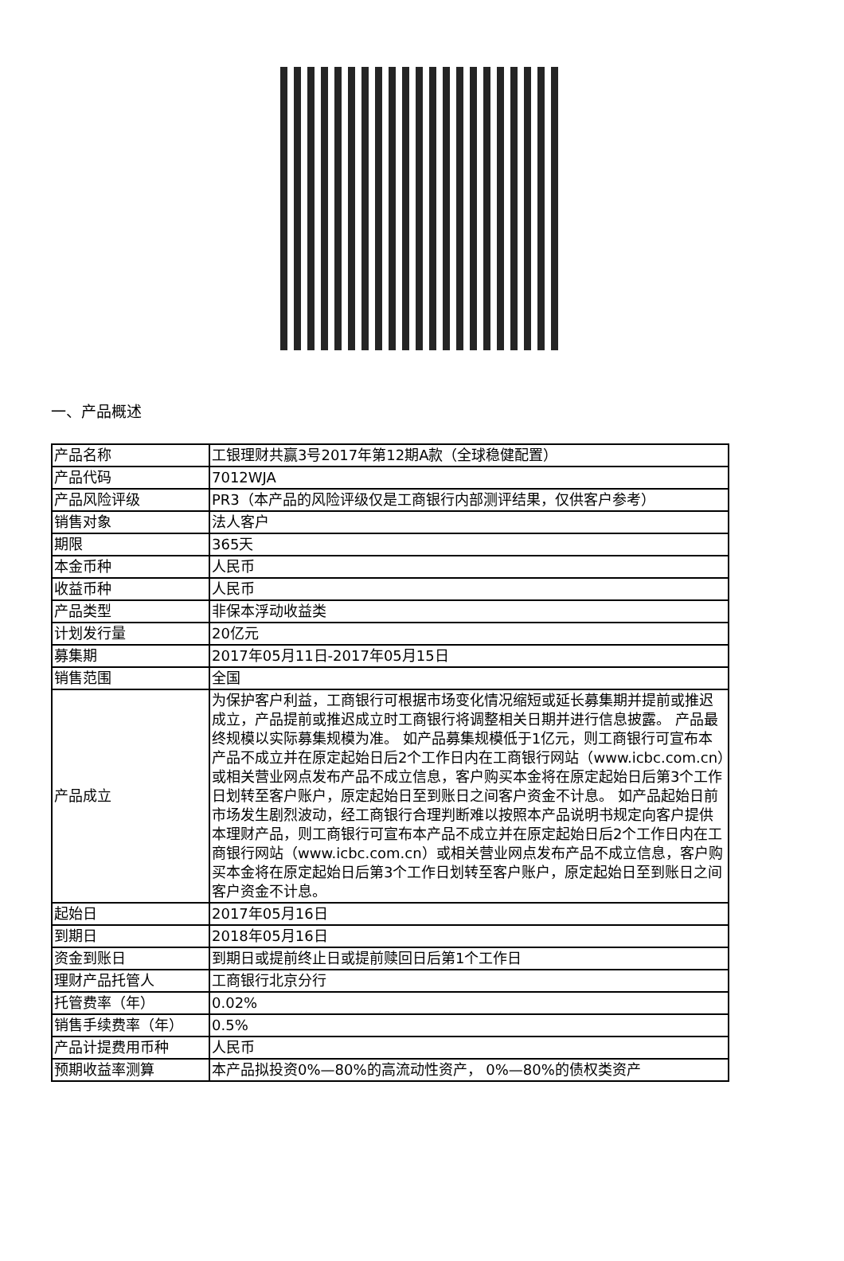一、产品概述
| 产品名称 | 工银理财共赢3号2017年第12期A款（全球稳健配置） |
| 产品代码 | 7012WJA |
| 产品风险评级 | PR3（本产品的风险评级仅是工商银行内部测评结果，仅供客户参考） |
| 销售对象 | 法人客户 |
| 期限 | 365天 |
| 本金币种 | 人民币 |
| 收益币种 | 人民币 |
| 产品类型 | 非保本浮动收益类 |
| 计划发行量 | 20亿元 |
| 募集期 | 2017年05月11日-2017年05月15日 |
| 销售范围 | 全国 |
| 产品成立 | 为保护客户利益，工商银行可根据市场变化情况缩短或延长募集期并提前或推迟成立，产品提前或推迟成立时工商银行将调整相关日期并进行信息披露。 产品最终规模以实际募集规模为准。 如产品募集规模低于1亿元，则工商银行可宣布本产品不成立并在原定起始日后2个工作日内在工商银行网站（www.icbc.com.cn）或相关营业网点发布产品不成立信息，客户购买本金将在原定起始日后第3个工作日划转至客户账户，原定起始日至到账日之间客户资金不计息。 如产品起始日前市场发生剧烈波动，经工商银行合理判断难以按照本产品说明书规定向客户提供本理财产品，则工商银行可宣布本产品不成立并在原定起始日后2个工作日内在工商银行网站（www.icbc.com.cn）或相关营业网点发布产品不成立信息，客户购买本金将在原定起始日后第3个工作日划转至客户账户，原定起始日至到账日之间客户资金不计息。 |
| 起始日 | 2017年05月16日 |
| 到期日 | 2018年05月16日 |
| 资金到账日 | 到期日或提前终止日或提前赎回日后第1个工作日 |
| 理财产品托管人 | 工商银行北京分行 |
| 托管费率（年） | 0.02% |
| 销售手续费率（年） | 0.5% |
| 产品计提费用币种 | 人民币 |
| 预期收益率测算 | 本产品拟投资0%—80%的高流动性资产， 0%—80%的债权类资产 |